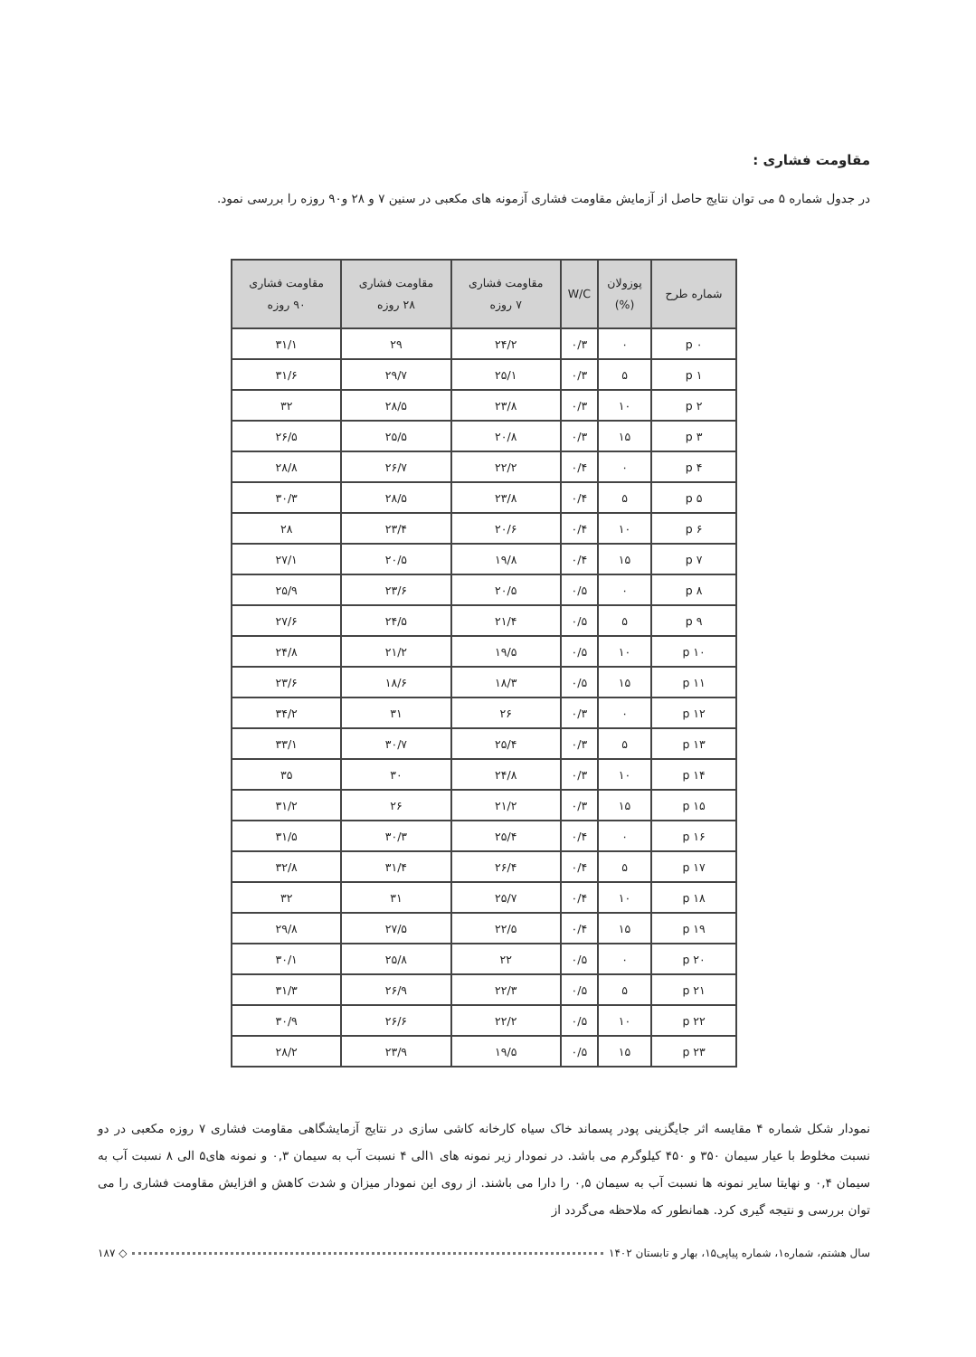مقاومت فشاری :
در جدول شماره ۵ می توان نتایج حاصل از آزمایش مقاومت فشاری آزمونه های مکعبی در سنین ۷ و ۲۸ و۹۰ روزه را بررسی نمود.
| شماره طرح | پوزولان (%) | W/C | مقاومت فشاری ۷ روزه | مقاومت فشاری ۲۸ روزه | مقاومت فشاری ۹۰ روزه |
| --- | --- | --- | --- | --- | --- |
| p ۰ | ۰ | ۰/۳ | ۲۴/۲ | ۲۹ | ۳۱/۱ |
| p ۱ | ۵ | ۰/۳ | ۲۵/۱ | ۲۹/۷ | ۳۱/۶ |
| p ۲ | ۱۰ | ۰/۳ | ۲۳/۸ | ۲۸/۵ | ۳۲ |
| p ۳ | ۱۵ | ۰/۳ | ۲۰/۸ | ۲۵/۵ | ۲۶/۵ |
| p ۴ | ۰ | ۰/۴ | ۲۲/۲ | ۲۶/۷ | ۲۸/۸ |
| p ۵ | ۵ | ۰/۴ | ۲۳/۸ | ۲۸/۵ | ۳۰/۳ |
| p ۶ | ۱۰ | ۰/۴ | ۲۰/۶ | ۲۳/۴ | ۲۸ |
| p ۷ | ۱۵ | ۰/۴ | ۱۹/۸ | ۲۰/۵ | ۲۷/۱ |
| p ۸ | ۰ | ۰/۵ | ۲۰/۵ | ۲۳/۶ | ۲۵/۹ |
| p ۹ | ۵ | ۰/۵ | ۲۱/۴ | ۲۴/۵ | ۲۷/۶ |
| p ۱۰ | ۱۰ | ۰/۵ | ۱۹/۵ | ۲۱/۲ | ۲۴/۸ |
| p ۱۱ | ۱۵ | ۰/۵ | ۱۸/۳ | ۱۸/۶ | ۲۳/۶ |
| p ۱۲ | ۰ | ۰/۳ | ۲۶ | ۳۱ | ۳۴/۲ |
| p ۱۳ | ۵ | ۰/۳ | ۲۵/۴ | ۳۰/۷ | ۳۳/۱ |
| p ۱۴ | ۱۰ | ۰/۳ | ۲۴/۸ | ۳۰ | ۳۵ |
| p ۱۵ | ۱۵ | ۰/۳ | ۲۱/۲ | ۲۶ | ۳۱/۲ |
| p ۱۶ | ۰ | ۰/۴ | ۲۵/۴ | ۳۰/۳ | ۳۱/۵ |
| p ۱۷ | ۵ | ۰/۴ | ۲۶/۴ | ۳۱/۴ | ۳۲/۸ |
| p ۱۸ | ۱۰ | ۰/۴ | ۲۵/۷ | ۳۱ | ۳۲ |
| p ۱۹ | ۱۵ | ۰/۴ | ۲۲/۵ | ۲۷/۵ | ۲۹/۸ |
| p ۲۰ | ۰ | ۰/۵ | ۲۲ | ۲۵/۸ | ۳۰/۱ |
| p ۲۱ | ۵ | ۰/۵ | ۲۲/۳ | ۲۶/۹ | ۳۱/۳ |
| p ۲۲ | ۱۰ | ۰/۵ | ۲۲/۲ | ۲۶/۶ | ۳۰/۹ |
| p ۲۳ | ۱۵ | ۰/۵ | ۱۹/۵ | ۲۳/۹ | ۲۸/۲ |
نمودار شکل شماره ۴ مقایسه اثر جایگزینی پودر پسماند خاک سیاه کارخانه کاشی سازی در نتایج آزمایشگاهی مقاومت فشاری ۷ روزه مکعبی در دو نسبت مخلوط با عیار سیمان ۳۵۰ و ۴۵۰ کیلوگرم می باشد. در نمودار زیر نمونه های ۱الی ۴ نسبت آب به سیمان ۰,۳ و نمونه های۵ الی ۸ نسبت آب به سیمان ۰,۴ و نهایتا سایر نمونه ها نسبت آب به سیمان ۰,۵ را دارا می باشند. از روی این نمودار میزان و شدت کاهش و افزایش مقاومت فشاری را می توان بررسی و نتیجه گیری کرد. همانطور که ملاحظه می‌گردد از
سال هشتم، شماره۱، شماره پیاپی۱۵، بهار و تابستان ۱۴۰۲ ◇ ۱۸۷